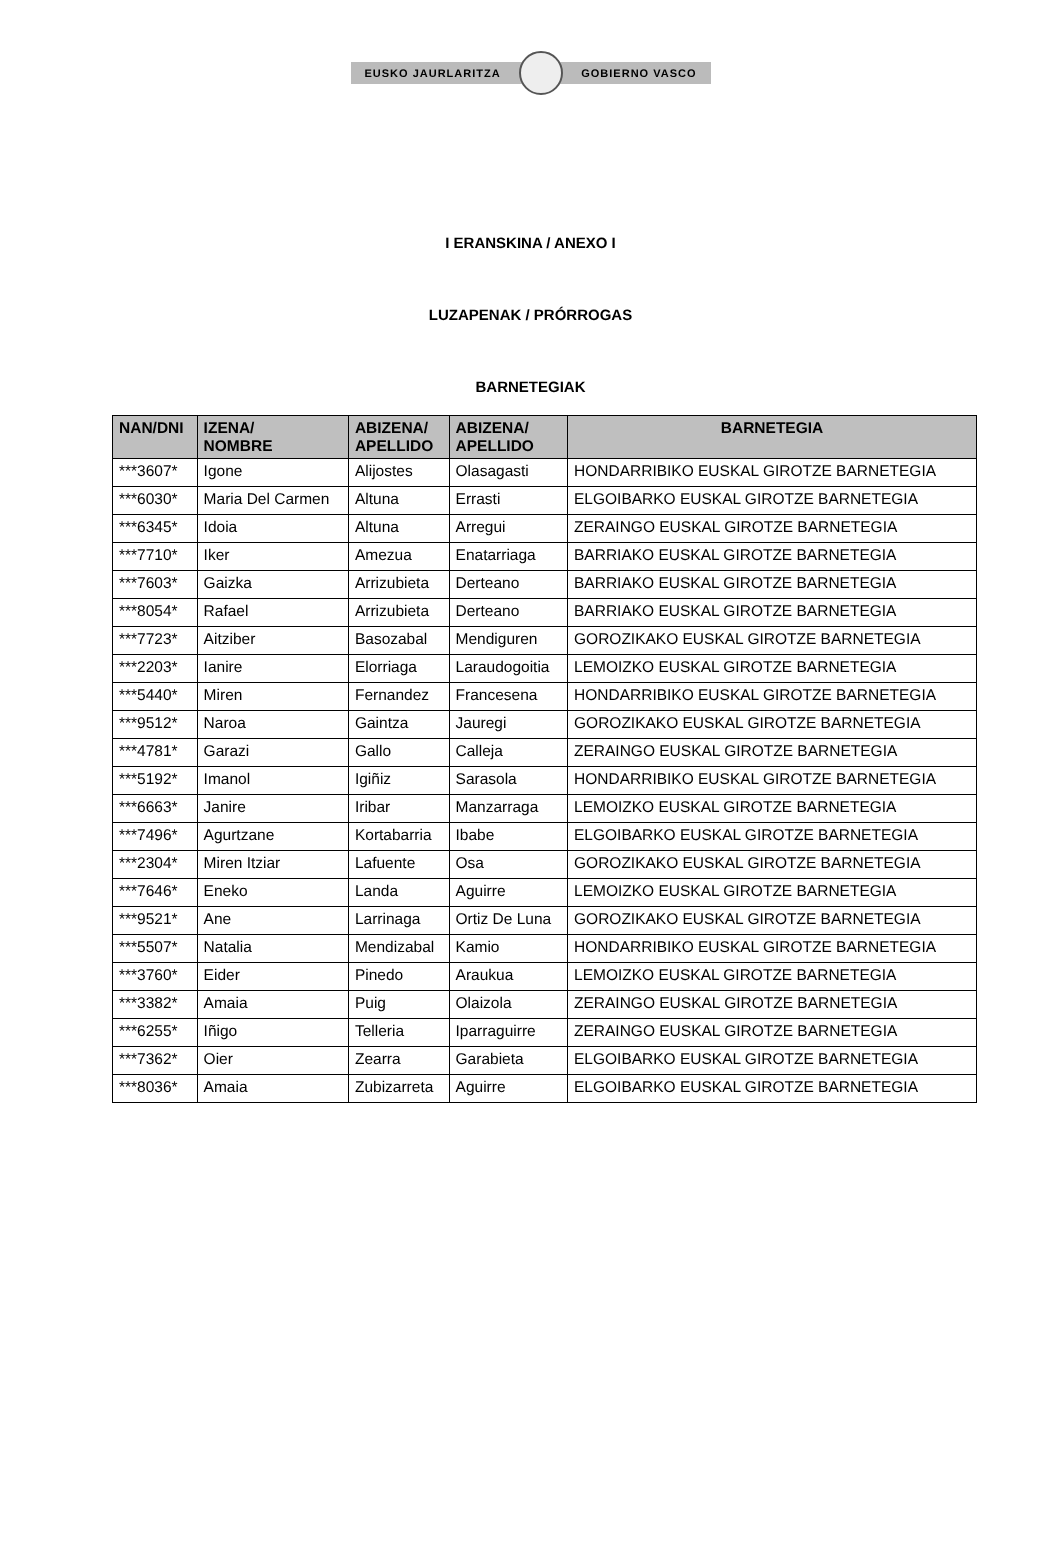EUSKO JAURLARITZA GOBIERNO VASCO
I ERANSKINA / ANEXO I
LUZAPENAK / PRÓRROGAS
BARNETEGIAK
| NAN/DNI | IZENA/ NOMBRE | ABIZENA/ APELLIDO | ABIZENA/ APELLIDO | BARNETEGIA |
| --- | --- | --- | --- | --- |
| ***3607* | Igone | Alijostes | Olasagasti | HONDARRIBIKO EUSKAL GIROTZE BARNETEGIA |
| ***6030* | Maria Del Carmen | Altuna | Errasti | ELGOIBARKO EUSKAL GIROTZE BARNETEGIA |
| ***6345* | Idoia | Altuna | Arregui | ZERAINGO EUSKAL GIROTZE BARNETEGIA |
| ***7710* | Iker | Amezua | Enatarriaga | BARRIAKO EUSKAL GIROTZE BARNETEGIA |
| ***7603* | Gaizka | Arrizubieta | Derteano | BARRIAKO EUSKAL GIROTZE BARNETEGIA |
| ***8054* | Rafael | Arrizubieta | Derteano | BARRIAKO EUSKAL GIROTZE BARNETEGIA |
| ***7723* | Aitziber | Basozabal | Mendiguren | GOROZIKAKO EUSKAL GIROTZE BARNETEGIA |
| ***2203* | Ianire | Elorriaga | Laraudogoitia | LEMOIZKO EUSKAL GIROTZE BARNETEGIA |
| ***5440* | Miren | Fernandez | Francesena | HONDARRIBIKO EUSKAL GIROTZE BARNETEGIA |
| ***9512* | Naroa | Gaintza | Jauregi | GOROZIKAKO EUSKAL GIROTZE BARNETEGIA |
| ***4781* | Garazi | Gallo | Calleja | ZERAINGO EUSKAL GIROTZE BARNETEGIA |
| ***5192* | Imanol | Igiñiz | Sarasola | HONDARRIBIKO EUSKAL GIROTZE BARNETEGIA |
| ***6663* | Janire | Iribar | Manzarraga | LEMOIZKO EUSKAL GIROTZE BARNETEGIA |
| ***7496* | Agurtzane | Kortabarria | Ibabe | ELGOIBARKO EUSKAL GIROTZE BARNETEGIA |
| ***2304* | Miren Itziar | Lafuente | Osa | GOROZIKAKO EUSKAL GIROTZE BARNETEGIA |
| ***7646* | Eneko | Landa | Aguirre | LEMOIZKO EUSKAL GIROTZE BARNETEGIA |
| ***9521* | Ane | Larrinaga | Ortiz De Luna | GOROZIKAKO EUSKAL GIROTZE BARNETEGIA |
| ***5507* | Natalia | Mendizabal | Kamio | HONDARRIBIKO EUSKAL GIROTZE BARNETEGIA |
| ***3760* | Eider | Pinedo | Araukua | LEMOIZKO EUSKAL GIROTZE BARNETEGIA |
| ***3382* | Amaia | Puig | Olaizola | ZERAINGO EUSKAL GIROTZE BARNETEGIA |
| ***6255* | Iñigo | Telleria | Iparraguirre | ZERAINGO EUSKAL GIROTZE BARNETEGIA |
| ***7362* | Oier | Zearra | Garabieta | ELGOIBARKO EUSKAL GIROTZE BARNETEGIA |
| ***8036* | Amaia | Zubizarreta | Aguirre | ELGOIBARKO EUSKAL GIROTZE BARNETEGIA |